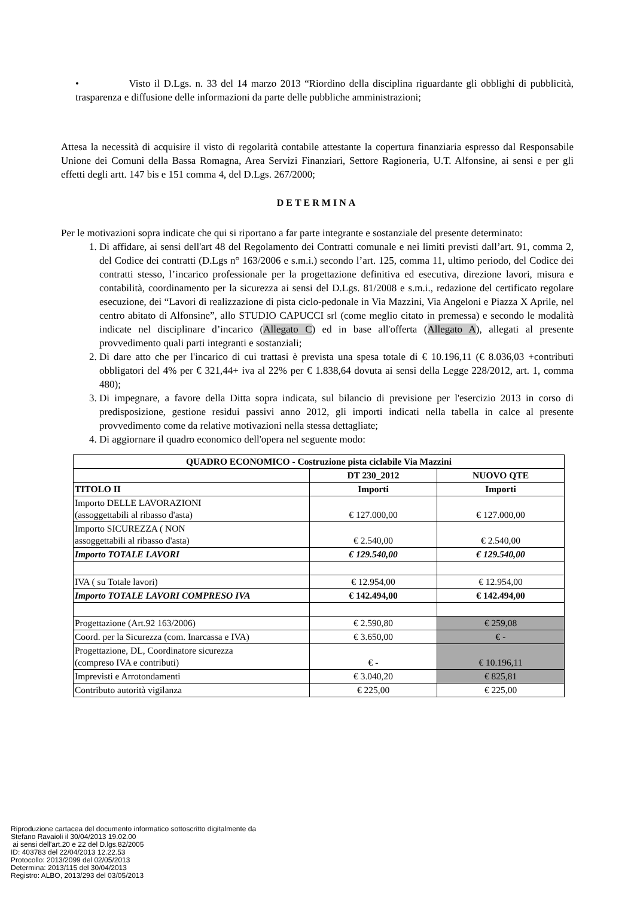• Visto il D.Lgs. n. 33 del 14 marzo 2013 “Riordino della disciplina riguardante gli obblighi di pubblicità, trasparenza e diffusione delle informazioni da parte delle pubbliche amministrazioni;
Attesa la necessità di acquisire il visto di regolarità contabile attestante la copertura finanziaria espresso dal Responsabile Unione dei Comuni della Bassa Romagna, Area Servizi Finanziari, Settore Ragioneria, U.T. Alfonsine, ai sensi e per gli effetti degli artt. 147 bis e 151 comma 4, del D.Lgs. 267/2000;
DETERMINA
Per le motivazioni sopra indicate che qui si riportano a far parte integrante e sostanziale del presente determinato:
1. Di affidare, ai sensi dell'art 48 del Regolamento dei Contratti comunale e nei limiti previsti dall’art. 91, comma 2, del Codice dei contratti (D.Lgs n° 163/2006 e s.m.i.) secondo l’art. 125, comma 11, ultimo periodo, del Codice dei contratti stesso, l’incarico professionale per la progettazione definitiva ed esecutiva, direzione lavori, misura e contabilità, coordinamento per la sicurezza ai sensi del D.Lgs. 81/2008 e s.m.i., redazione del certificato regolare esecuzione, dei “Lavori di realizzazione di pista ciclo-pedonale in Via Mazzini, Via Angeloni e Piazza X Aprile, nel centro abitato di Alfonsine”, allo STUDIO CAPUCCI srl (come meglio citato in premessa) e secondo le modalità indicate nel disciplinare d’incarico (Allegato C) ed in base all'offerta (Allegato A), allegati al presente provvedimento quali parti integranti e sostanziali;
2. Di dare atto che per l'incarico di cui trattasi è prevista una spesa totale di € 10.196,11 (€ 8.036,03 +contributi obbligatori del 4% per € 321,44+ iva al 22% per € 1.838,64 dovuta ai sensi della Legge 228/2012, art. 1, comma 480);
3. Di impegnare, a favore della Ditta sopra indicata, sul bilancio di previsione per l'esercizio 2013 in corso di predisposizione, gestione residui passivi anno 2012, gli importi indicati nella tabella in calce al presente provvedimento come da relative motivazioni nella stessa dettagliate;
4. Di aggiornare il quadro economico dell'opera nel seguente modo:
| QUADRO ECONOMICO - Costruzione pista ciclabile Via Mazzini | | |
| --- | --- | --- |
| | DT 230_2012 | NUOVO QTE |
| TITOLO II | Importi | Importi |
| Importo DELLE LAVORAZIONI (assoggettabili al ribasso d'asta) | € 127.000,00 | € 127.000,00 |
| Importo SICUREZZA ( NON assoggettabili al ribasso d'asta) | € 2.540,00 | € 2.540,00 |
| Importo TOTALE LAVORI | € 129.540,00 | € 129.540,00 |
| IVA ( su Totale lavori) | € 12.954,00 | € 12.954,00 |
| Importo TOTALE LAVORI COMPRESO IVA | € 142.494,00 | € 142.494,00 |
| Progettazione (Art.92 163/2006) | € 2.590,80 | € 259,08 |
| Coord. per la Sicurezza (com. Inarcassa e IVA) | € 3.650,00 | € - |
| Progettazione, DL, Coordinatore sicurezza (compreso IVA e contributi) | € - | € 10.196,11 |
| Imprevisti e Arrotondamenti | € 3.040,20 | € 825,81 |
| Contributo autorità vigilanza | € 225,00 | € 225,00 |
Riproduzione cartacea del documento informatico sottoscritto digitalmente da
Stefano Ravaioli il 30/04/2013 19.02.00
ai sensi dell'art.20 e 22 del D.lgs.82/2005
ID: 403783 del 22/04/2013 12.22.53
Protocollo: 2013/2099 del 02/05/2013
Determina: 2013/115 del 30/04/2013
Registro: ALBO, 2013/293 del 03/05/2013